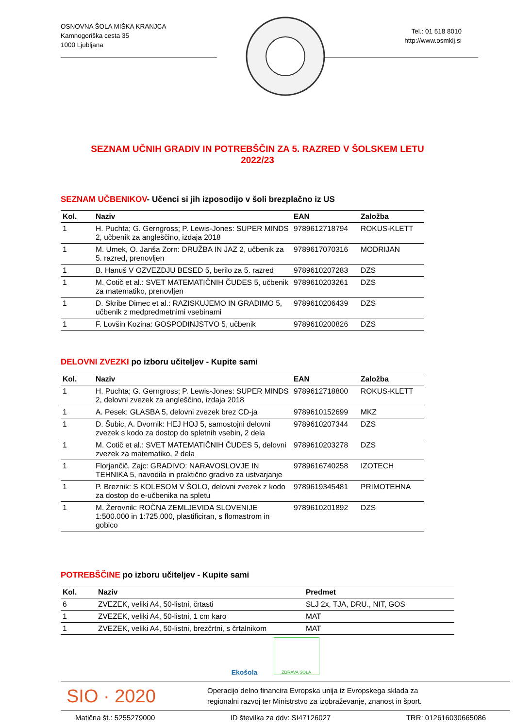OSNOVNA ŠOLA MIŠKA KRANJCA
Kamnogoriška cesta 35
1000 Ljubljana
Tel.: 01 518 8010
http://www.osmklj.si
SEZNAM UČNIH GRADIV IN POTREBŠČIN ZA 5. RAZRED V ŠOLSKEM LETU
2022/23
SEZNAM UČBENIKOV- Učenci si jih izposodijo v šoli brezplačno iz US
| Kol. | Naziv | EAN | Založba |
| --- | --- | --- | --- |
| 1 | H. Puchta; G. Gerngross; P. Lewis-Jones: SUPER MINDS 2, učbenik za angleščino, izdaja 2018 | 9789612718794 | ROKUS-KLETT |
| 1 | M. Umek, O. Janša Zorn: DRUŽBA IN JAZ 2, učbenik za 5. razred, prenovljen | 9789617070316 | MODRIJAN |
| 1 | B. Hanuš V OZVEZDJU BESED 5, berilo za 5. razred | 9789610207283 | DZS |
| 1 | M. Cotič et al.: SVET MATEMATIČNIH ČUDES 5, učbenik za matematiko, prenovljen | 9789610203261 | DZS |
| 1 | D. Skribe Dimec et al.: RAZISKUJEMO IN GRADIMO 5, učbenik z medpredmetnimi vsebinami | 9789610206439 | DZS |
| 1 | F. Lovšin Kozina: GOSPODINJSTVO 5, učbenik | 9789610200826 | DZS |
DELOVNI ZVEZKI po izboru učiteljev - Kupite sami
| Kol. | Naziv | EAN | Založba |
| --- | --- | --- | --- |
| 1 | H. Puchta; G. Gerngross; P. Lewis-Jones: SUPER MINDS 2, delovni zvezek za angleščino, izdaja 2018 | 9789612718800 | ROKUS-KLETT |
| 1 | A. Pesek: GLASBA 5, delovni zvezek brez CD-ja | 9789610152699 | MKZ |
| 1 | D. Šubic, A. Dvornik: HEJ HOJ 5, samostojni delovni zvezek s kodo za dostop do spletnih vsebin, 2 dela | 9789610207344 | DZS |
| 1 | M. Cotič et al.: SVET MATEMATIČNIH ČUDES 5, delovni zvezek za matematiko, 2 dela | 9789610203278 | DZS |
| 1 | Florjančič, Zajc: GRADIVO: NARAVOSLOVJE IN TEHNIKA 5, navodila in praktično gradivo za ustvarjanje | 9789616740258 | IZOTECH |
| 1 | P. Breznik: S KOLESOM V ŠOLO, delovni zvezek z kodo za dostop do e-učbenika na spletu | 9789619345481 | PRIMOTEHNA |
| 1 | M. Žerovnik: ROČNA ZEMLJEVIDA SLOVENIJE 1:500.000 in 1:725.000, plastificiran, s flomastrom in gobico | 9789610201892 | DZS |
POTREBŠČINE po izboru učiteljev - Kupite sami
| Kol. | Naziv | Predmet |
| --- | --- | --- |
| 6 | ZVEZEK, veliki A4, 50-listni, črtasti | SLJ 2x, TJA, DRU., NIT, GOS |
| 1 | ZVEZEK, veliki A4, 50-listni, 1 cm karo | MAT |
| 1 | ZVEZEK, veliki A4, 50-listni, brezčrtni, s črtalnikom | MAT |
Ekošola
ZDRAVA ŠOLA
SIO · 2020
Operacijo delno financira Evropska unija iz Evropskega sklada za
regionalni razvoj ter Ministrstvo za izobraževanje, znanost in šport.
Matična št.: 5255279000 ID številka za ddv: SI47126027 TRR: 012616030665086